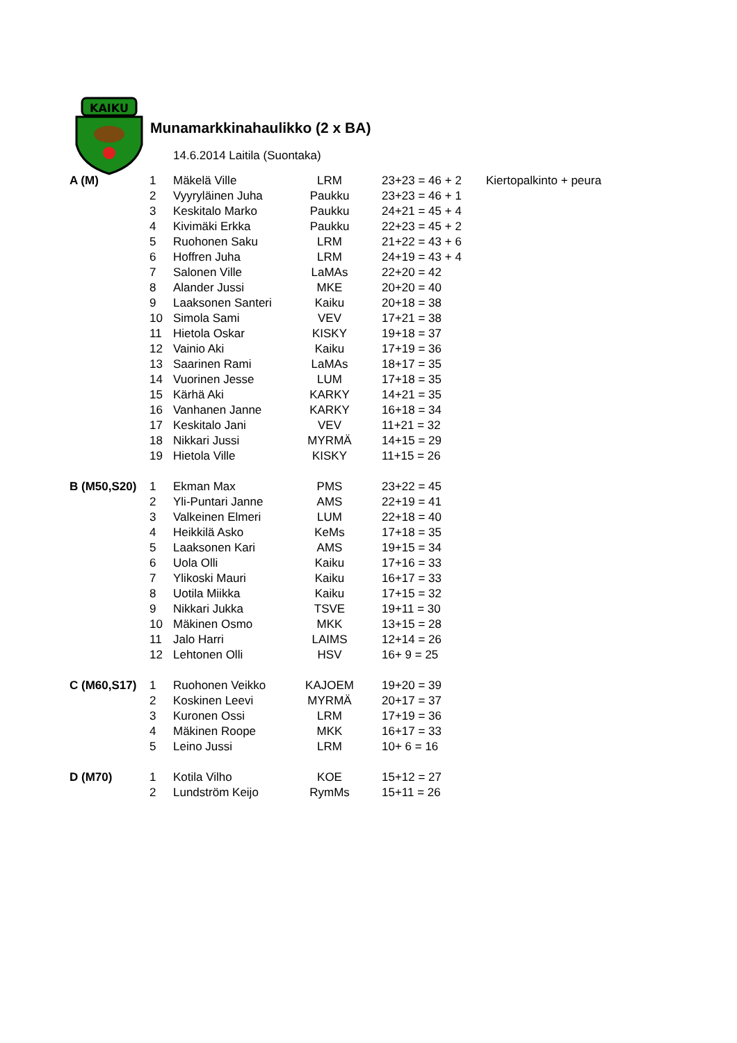KAIKU
Munamarkkinahaulikko (2 x BA)
14.6.2014 Laitila (Suontaka)
| A (M) | 1 | Mäkelä Ville | LRM | 23+23 = 46 + 2 | Kiertopalkinto + peura |
| | 2 | Vyyryläinen Juha | Paukku | 23+23 = 46 + 1 | |
| | 3 | Keskitalo Marko | Paukku | 24+21 = 45 + 4 | |
| | 4 | Kivimäki Erkka | Paukku | 22+23 = 45 + 2 | |
| | 5 | Ruohonen Saku | LRM | 21+22 = 43 + 6 | |
| | 6 | Hoffren Juha | LRM | 24+19 = 43 + 4 | |
| | 7 | Salonen Ville | LaMAs | 22+20 = 42 | |
| | 8 | Alander Jussi | MKE | 20+20 = 40 | |
| | 9 | Laaksonen Santeri | Kaiku | 20+18 = 38 | |
| | 10 | Simola Sami | VEV | 17+21 = 38 | |
| | 11 | Hietola Oskar | KISKY | 19+18 = 37 | |
| | 12 | Vainio Aki | Kaiku | 17+19 = 36 | |
| | 13 | Saarinen Rami | LaMAs | 18+17 = 35 | |
| | 14 | Vuorinen Jesse | LUM | 17+18 = 35 | |
| | 15 | Kärhä Aki | KARKY | 14+21 = 35 | |
| | 16 | Vanhanen Janne | KARKY | 16+18 = 34 | |
| | 17 | Keskitalo Jani | VEV | 11+21 = 32 | |
| | 18 | Nikkari Jussi | MYRMÄ | 14+15 = 29 | |
| | 19 | Hietola Ville | KISKY | 11+15 = 26 | |
| B (M50,S20) | 1 | Ekman Max | PMS | 23+22 = 45 | |
| | 2 | Yli-Puntari Janne | AMS | 22+19 = 41 | |
| | 3 | Valkeinen Elmeri | LUM | 22+18 = 40 | |
| | 4 | Heikkilä Asko | KeMs | 17+18 = 35 | |
| | 5 | Laaksonen Kari | AMS | 19+15 = 34 | |
| | 6 | Uola Olli | Kaiku | 17+16 = 33 | |
| | 7 | Ylikoski Mauri | Kaiku | 16+17 = 33 | |
| | 8 | Uotila Miikka | Kaiku | 17+15 = 32 | |
| | 9 | Nikkari Jukka | TSVE | 19+11 = 30 | |
| | 10 | Mäkinen Osmo | MKK | 13+15 = 28 | |
| | 11 | Jalo Harri | LAIMS | 12+14 = 26 | |
| | 12 | Lehtonen Olli | HSV | 16+ 9 = 25 | |
| C (M60,S17) | 1 | Ruohonen Veikko | KAJOEM | 19+20 = 39 | |
| | 2 | Koskinen Leevi | MYRMÄ | 20+17 = 37 | |
| | 3 | Kuronen Ossi | LRM | 17+19 = 36 | |
| | 4 | Mäkinen Roope | MKK | 16+17 = 33 | |
| | 5 | Leino Jussi | LRM | 10+ 6 = 16 | |
| D (M70) | 1 | Kotila Vilho | KOE | 15+12 = 27 | |
| | 2 | Lundström Keijo | RymMs | 15+11 = 26 | |